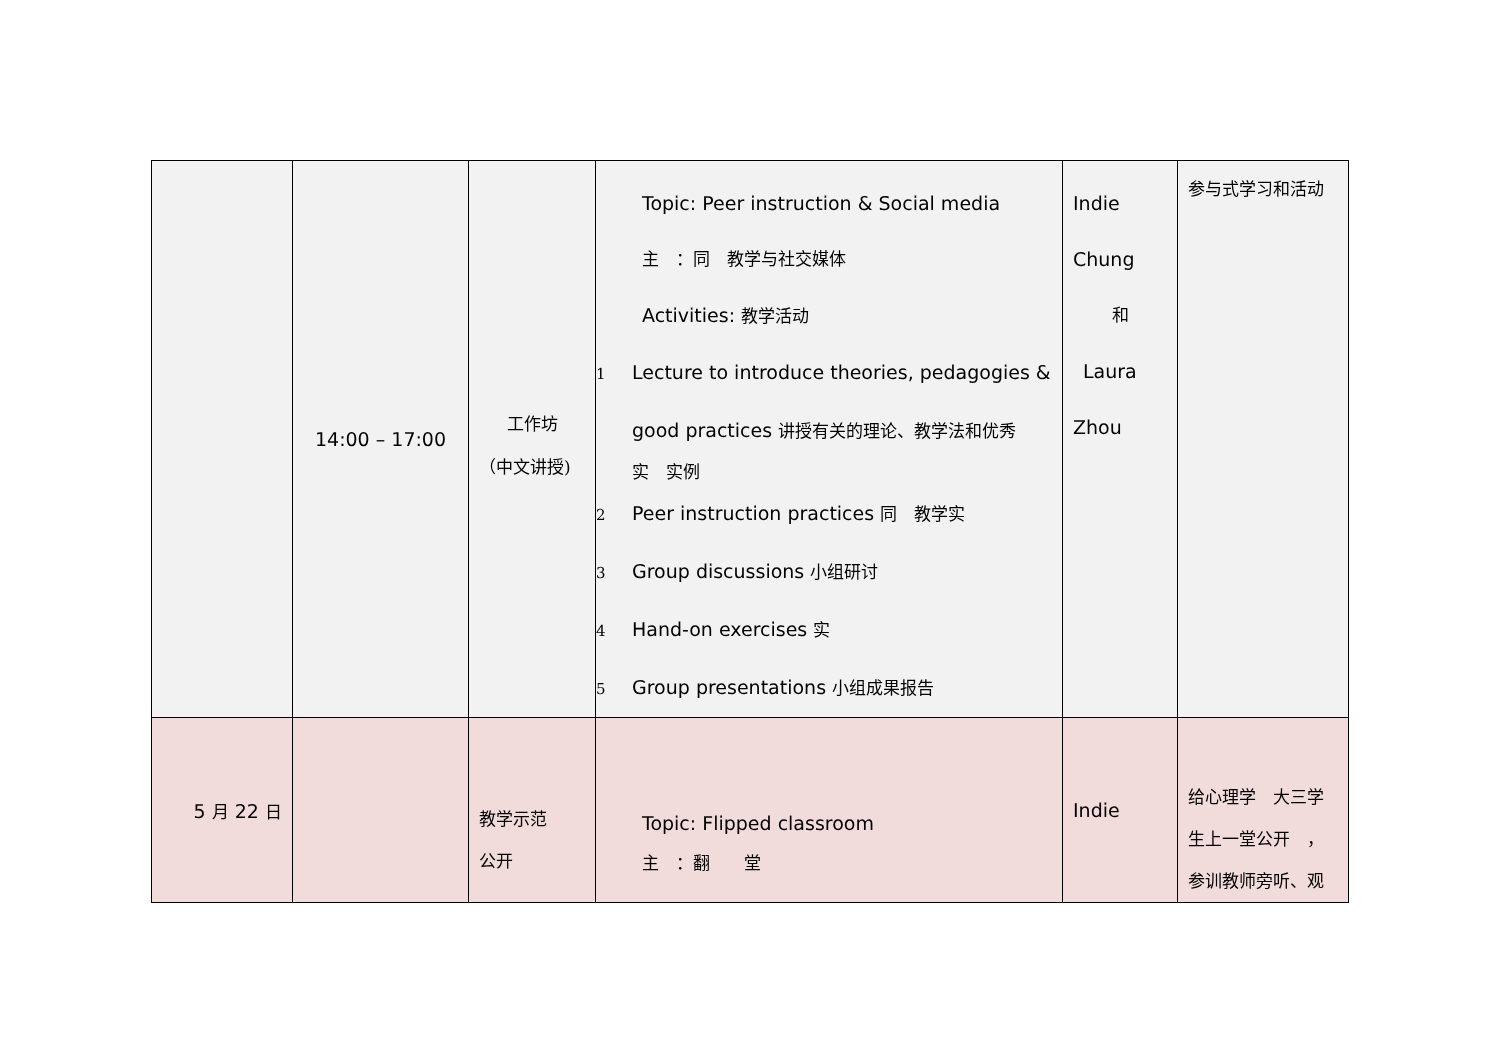| | 14:00 – 17:00 | 工作坊 （中文讲授) | Topic: Peer instruction & Social media 主 ：同 教学与社交媒体 Activities: 教学活动 1 Lecture to introduce theories, pedagogies & good practices 讲授有关的理论、教学法和优秀 实 实例 2 Peer instruction practices 同 教学实 3 Group discussions 小组研讨 4 Hand-on exercises 实 5 Group presentations 小组成果报告 | Indie Chung 和 Laura Zhou | 参与式学习和活动 |
| 5 月 22 日 | | 教学示范 公开 | Topic: Flipped classroom 主 ：翻 堂 | Indie | 给心理学 大三学生上一堂公开 ，参训教师旁听、观 |